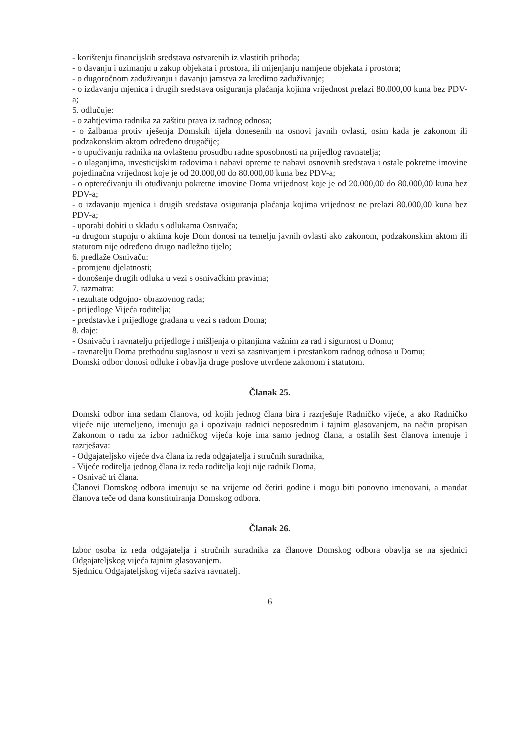- korištenju financijskih sredstava ostvarenih iz vlastitih prihoda;
- o davanju i uzimanju u zakup objekata i prostora, ili mijenjanju namjene objekata i prostora;
- o dugoročnom zaduživanju i davanju jamstva za kreditno zaduživanje;
- o izdavanju mjenica i drugih sredstava osiguranja plaćanja kojima vrijednost prelazi 80.000,00 kuna bez PDV-a;
5. odlučuje:
- o zahtjevima radnika za zaštitu prava iz radnog odnosa;
- o žalbama protiv rješenja Domskih tijela donesenih na osnovi javnih ovlasti, osim kada je zakonom ili podzakonskim aktom određeno drugačije;
- o upućivanju radnika na ovlaštenu prosudbu radne sposobnosti na prijedlog ravnatelja;
- o ulaganjima, investicijskim radovima i nabavi opreme te nabavi osnovnih sredstava i ostale pokretne imovine pojedinačna vrijednost koje je od 20.000,00 do 80.000,00 kuna bez PDV-a;
- o opterećivanju ili otuđivanju pokretne imovine Doma vrijednost koje je od 20.000,00 do 80.000,00 kuna bez PDV-a;
- o izdavanju mjenica i drugih sredstava osiguranja plaćanja kojima vrijednost ne prelazi 80.000,00 kuna bez PDV-a;
- uporabi dobiti u skladu s odlukama Osnivača;
-u drugom stupnju o aktima koje Dom donosi na temelju javnih ovlasti ako zakonom, podzakonskim aktom ili statutom nije određeno drugo nadležno tijelo;
6. predlaže Osnivaču:
- promjenu djelatnosti;
- donošenje drugih odluka u vezi s osnivačkim pravima;
7. razmatra:
- rezultate odgojno- obrazovnog rada;
- prijedloge Vijeća roditelja;
- predstavke i prijedloge građana u vezi s radom Doma;
8. daje:
- Osnivaču i ravnatelju prijedloge i mišljenja o pitanjima važnim za rad i sigurnost u Domu;
- ravnatelju Doma prethodnu suglasnost u vezi sa zasnivanjem i prestankom radnog odnosa u Domu;
Domski odbor donosi odluke i obavlja druge poslove utvrđene zakonom i statutom.
Članak 25.
Domski odbor ima sedam članova, od kojih jednog člana bira i razrješuje Radničko vijeće, a ako Radničko vijeće nije utemeljeno, imenuju ga i opozivaju radnici neposrednim i tajnim glasovanjem, na način propisan Zakonom o radu za izbor radničkog vijeća koje ima samo jednog člana, a ostalih šest članova imenuje i razrješava:
- Odgajateljsko vijeće dva člana iz reda odgajatelja i stručnih suradnika,
- Vijeće roditelja jednog člana iz reda roditelja koji nije radnik Doma,
- Osnivač tri člana.
Članovi Domskog odbora imenuju se na vrijeme od četiri godine i mogu biti ponovno imenovani, a mandat članova teče od dana konstituiranja Domskog odbora.
Članak 26.
Izbor osoba iz reda odgajatelja i stručnih suradnika za članove Domskog odbora obavlja se na sjednici Odgajateljskog vijeća tajnim glasovanjem.
Sjednicu Odgajateljskog vijeća saziva ravnatelj.
6